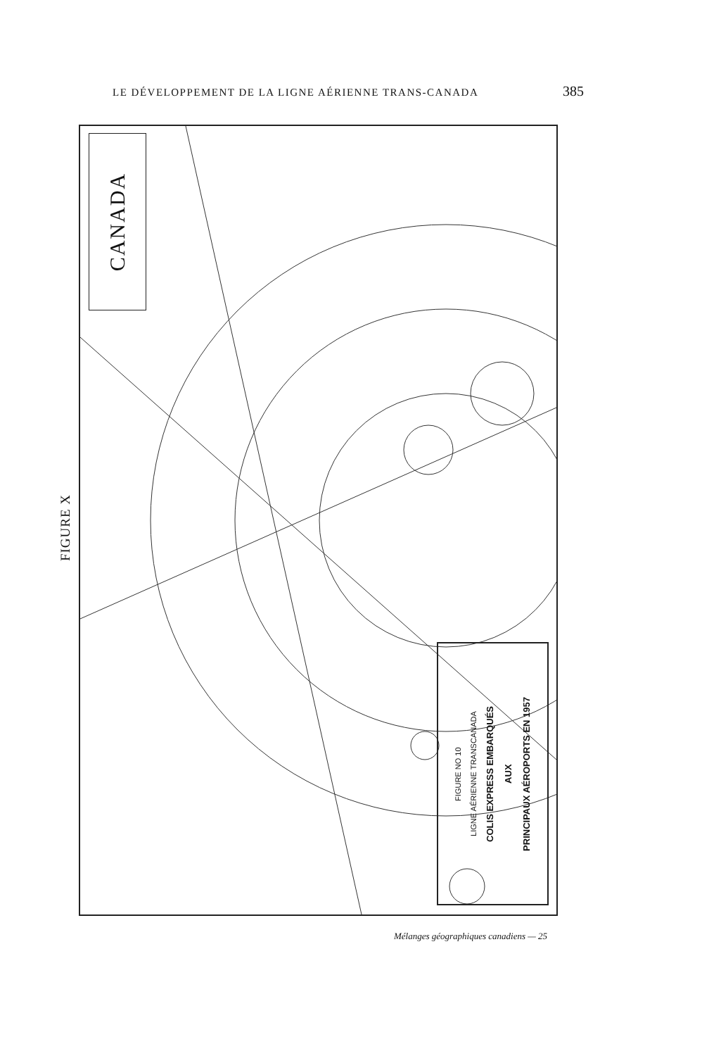LE DÉVELOPPEMENT DE LA LIGNE AÉRIENNE TRANS-CANADA 385
FIGURE X
CANADA
FIGURE NO 10
LIGNE AÉRIENNE TRANSCANADA
COLIS EXPRESS EMBARQUÉS
AUX
PRINCIPAUX AÉROPORTS EN 1957
Mélanges géographiques canadiens — 25